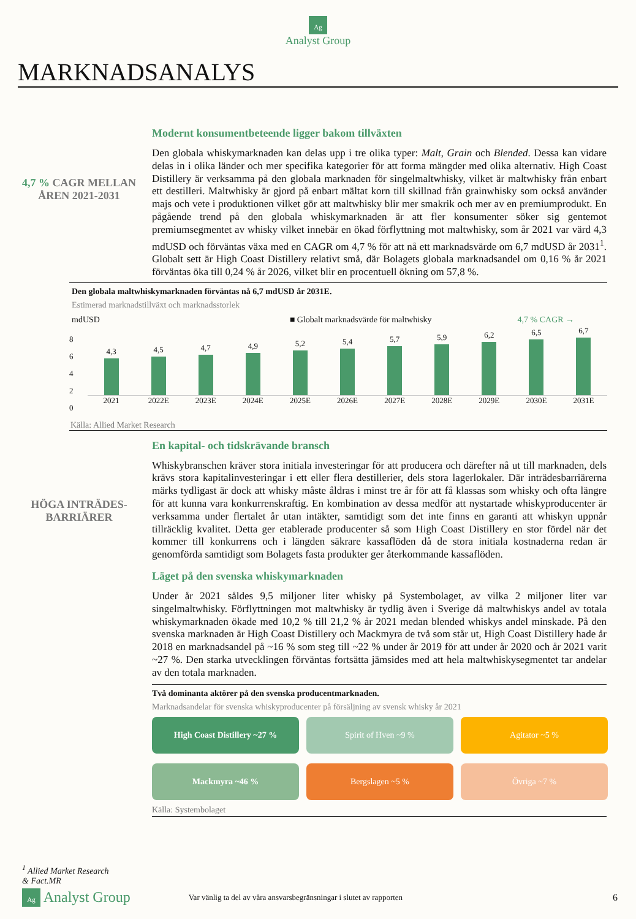Ag
Analyst Group
MARKNADSANALYS
4,7 % CAGR MELLAN ÅREN 2021-2031
Modernt konsumentbeteende ligger bakom tillväxten
Den globala whiskymarknaden kan delas upp i tre olika typer: Malt, Grain och Blended. Dessa kan vidare delas in i olika länder och mer specifika kategorier för att forma mängder med olika alternativ. High Coast Distillery är verksamma på den globala marknaden för singelmaltwhisky, vilket är maltwhisky från enbart ett destilleri. Maltwhisky är gjord på enbart mältat korn till skillnad från grainwhisky som också använder majs och vete i produktionen vilket gör att maltwhisky blir mer smakrik och mer av en premiumprodukt. En pågående trend på den globala whiskymarknaden är att fler konsumenter söker sig gentemot premiumsegmentet av whisky vilket innebär en ökad förflyttning mot maltwhisky, som år 2021 var värd 4,3 mdUSD och förväntas växa med en CAGR om 4,7 % för att nå ett marknadsvärde om 6,7 mdUSD år 2031<sup>1</sup>. Globalt sett är High Coast Distillery relativt små, där Bolagets globala marknadsandel om 0,16 % år 2021 förväntas öka till 0,24 % år 2026, vilket blir en procentuell ökning om 57,8 %.
Den globala maltwhiskymarknaden förväntas nå 6,7 mdUSD år 2031E.
Estimerad marknadstillväxt och marknadsstorlek
mdUSD ■ Globalt marknadsvärde för maltwhisky 4,7 % CAGR →
8
6
4
2
0
4,3
4,5
4,7
4,9
5,2
5,4
5,7
5,9
6,2
6,5
6,7
2021 2022E 2023E 2024E 2025E 2026E 2027E 2028E 2029E 2030E 2031E
Källa: Allied Market Research
HÖGA INTRÄDES-BARRIÄRER
En kapital- och tidskrävande bransch
Whiskybranschen kräver stora initiala investeringar för att producera och därefter nå ut till marknaden, dels krävs stora kapitalinvesteringar i ett eller flera destillerier, dels stora lagerlokaler. Där inträdesbarriärerna märks tydligast är dock att whisky måste åldras i minst tre år för att få klassas som whisky och ofta längre för att kunna vara konkurrenskraftig. En kombination av dessa medför att nystartade whiskyproducenter är verksamma under flertalet år utan intäkter, samtidigt som det inte finns en garanti att whiskyn uppnår tillräcklig kvalitet. Detta ger etablerade producenter så som High Coast Distillery en stor fördel när det kommer till konkurrens och i längden säkrare kassaflöden då de stora initiala kostnaderna redan är genomförda samtidigt som Bolagets fasta produkter ger återkommande kassaflöden.
Läget på den svenska whiskymarknaden
Under år 2021 såldes 9,5 miljoner liter whisky på Systembolaget, av vilka 2 miljoner liter var singelmaltwhisky. Förflyttningen mot maltwhisky är tydlig även i Sverige då maltwhiskys andel av totala whiskymarknaden ökade med 10,2 % till 21,2 % år 2021 medan blended whiskys andel minskade. På den svenska marknaden är High Coast Distillery och Mackmyra de två som står ut, High Coast Distillery hade år 2018 en marknadsandel på ~16 % som steg till ~22 % under år 2019 för att under år 2020 och år 2021 varit ~27 %. Den starka utvecklingen förväntas fortsätta jämsides med att hela maltwhiskysegmentet tar andelar av den totala marknaden.
Två dominanta aktörer på den svenska producentmarknaden.
Marknadsandelar för svenska whiskyproducenter på försäljning av svensk whisky år 2021
High Coast Distillery ~27 %
Spirit of Hven ~9 %
Agitator ~5 %
Mackmyra ~46 %
Bergslagen ~5 %
Övriga ~7 %
Källa: Systembolaget
<sup>1</sup> Allied Market Research
& Fact.MR
Ag Analyst Group Var vänlig ta del av våra ansvarsbegränsningar i slutet av rapporten 6